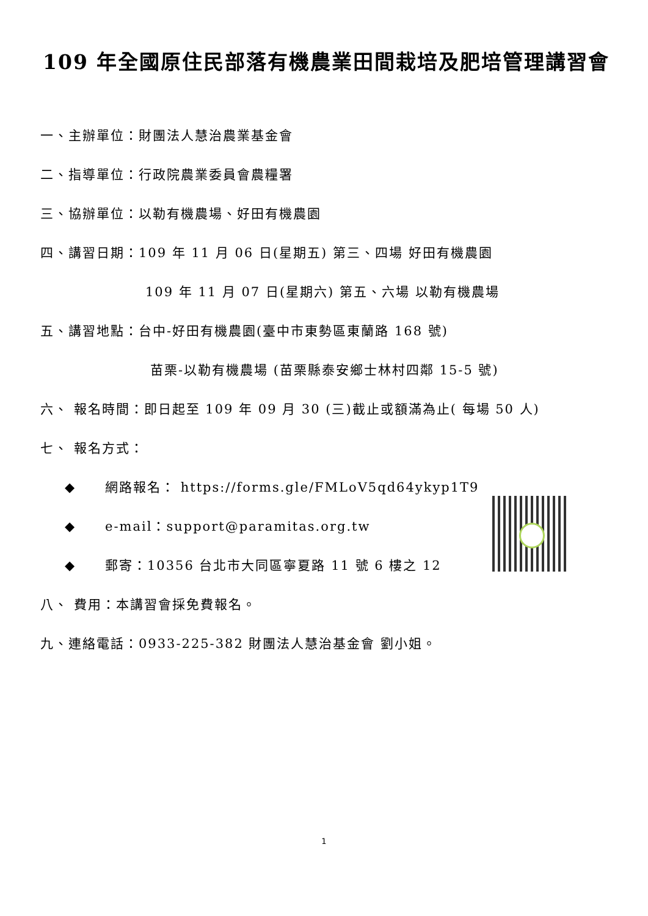109 年全國原住民部落有機農業田間栽培及肥培管理講習會
一、主辦單位：財團法人慧治農業基金會
二、指導單位：行政院農業委員會農糧署
三、協辦單位：以勒有機農場、好田有機農園
四、講習日期：109 年 11 月 06 日(星期五) 第三、四場 好田有機農園
109 年 11 月 07 日(星期六) 第五、六場 以勒有機農場
五、講習地點：台中-好田有機農園(臺中市東勢區東蘭路 168 號)
苗栗-以勒有機農場 (苗栗縣泰安鄉士林村四鄰 15-5 號)
六、 報名時間：即日起至 109 年 09 月 30 (三)截止或額滿為止( 每場 50 人)
七、 報名方式：
◆ 網路報名： https://forms.gle/FMLoV5qd64ykyp1T9
◆ e-mail：support@paramitas.org.tw
◆ 郵寄：10356 台北市大同區寧夏路 11 號 6 樓之 12
八、 費用：本講習會採免費報名。
九、連絡電話：0933-225-382 財團法人慧治基金會 劉小姐。
1